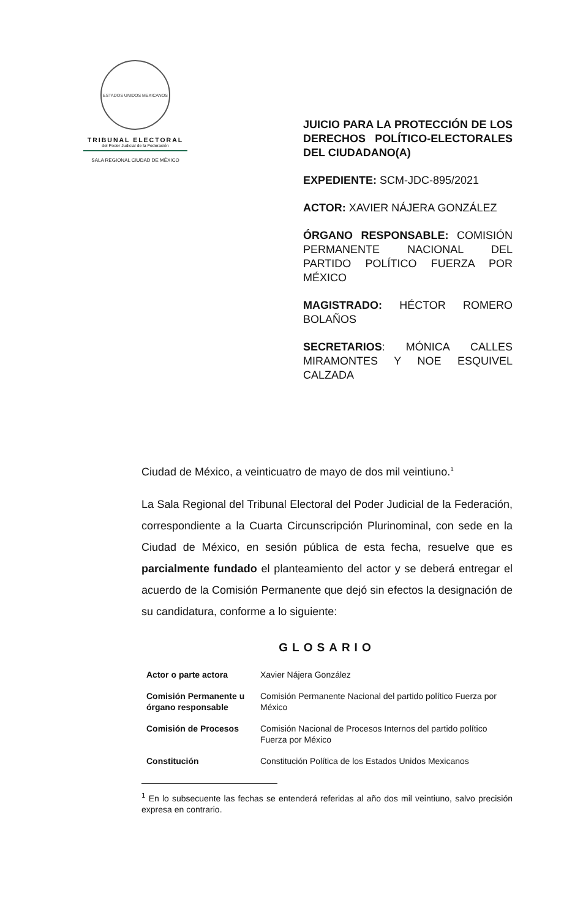ESTADOS UNIDOS MEXICANOS
TRIBUNAL ELECTORAL
del Poder Judicial de la Federación
SALA REGIONAL CIUDAD DE MÉXICO
JUICIO PARA LA PROTECCIÓN DE LOS DERECHOS POLÍTICO-ELECTORALES DEL CIUDADANO(A)
EXPEDIENTE: SCM-JDC-895/2021
ACTOR: XAVIER NÁJERA GONZÁLEZ
ÓRGANO RESPONSABLE: COMISIÓN PERMANENTE NACIONAL DEL PARTIDO POLÍTICO FUERZA POR MÉXICO
MAGISTRADO: HÉCTOR ROMERO BOLAÑOS
SECRETARIOS: MÓNICA CALLES MIRAMONTES Y NOE ESQUIVEL CALZADA
Ciudad de México, a veinticuatro de mayo de dos mil veintiuno.<sup>1</sup>
La Sala Regional del Tribunal Electoral del Poder Judicial de la Federación, correspondiente a la Cuarta Circunscripción Plurinominal, con sede en la Ciudad de México, en sesión pública de esta fecha, resuelve que es parcialmente fundado el planteamiento del actor y se deberá entregar el acuerdo de la Comisión Permanente que dejó sin efectos la designación de su candidatura, conforme a lo siguiente:
GLOSARIO
| Actor o parte actora | Xavier Nájera González |
| Comisión Permanente u órgano responsable | Comisión Permanente Nacional del partido político Fuerza por México |
| Comisión de Procesos | Comisión Nacional de Procesos Internos del partido político Fuerza por México |
| Constitución | Constitución Política de los Estados Unidos Mexicanos |
<sup>1</sup> En lo subsecuente las fechas se entenderá referidas al año dos mil veintiuno, salvo precisión expresa en contrario.